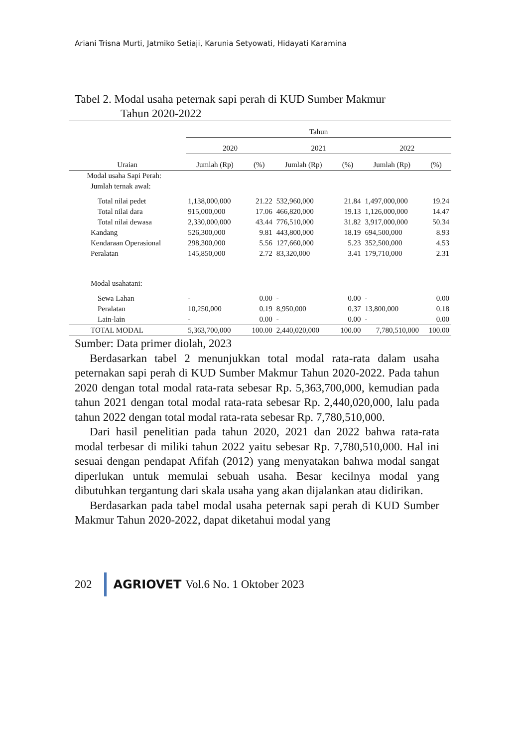Ariani Trisna Murti, Jatmiko Setiaji, Karunia Setyowati, Hidayati Karamina
Tabel 2. Modal usaha peternak sapi perah di KUD Sumber Makmur
Tahun 2020-2022
| Uraian | Tahun | | | | | |
| --- | --- | --- | --- | --- | --- | --- |
| | 2020 | | 2021 | | 2022 | |
| | Jumlah (Rp) | (%) | Jumlah (Rp) | (%) | Jumlah (Rp) | (%) |
| Modal usaha Sapi Perah: | | | | | | |
| Jumlah ternak awal: | | | | | | |
| Total nilai pedet | 1,138,000,000 | 21.22 | 532,960,000 | 21.84 | 1,497,000,000 | 19.24 |
| Total nilai dara | 915,000,000 | 17.06 | 466,820,000 | 19.13 | 1,126,000,000 | 14.47 |
| Total nilai dewasa | 2,330,000,000 | 43.44 | 776,510,000 | 31.82 | 3,917,000,000 | 50.34 |
| Kandang | 526,300,000 | 9.81 | 443,800,000 | 18.19 | 694,500,000 | 8.93 |
| Kendaraan Operasional | 298,300,000 | 5.56 | 127,660,000 | 5.23 | 352,500,000 | 4.53 |
| Peralatan | 145,850,000 | 2.72 | 83,320,000 | 3.41 | 179,710,000 | 2.31 |
| Modal usahatani: | | | | | | |
| Sewa Lahan | - | 0.00 | - | 0.00 | - | 0.00 |
| Peralatan | 10,250,000 | 0.19 | 8,950,000 | 0.37 | 13,800,000 | 0.18 |
| Lain-lain | - | 0.00 | - | 0.00 | - | 0.00 |
| TOTAL MODAL | 5,363,700,000 | 100.00 | 2,440,020,000 | 100.00 | 7,780,510,000 | 100.00 |
Sumber: Data primer diolah, 2023
Berdasarkan tabel 2 menunjukkan total modal rata-rata dalam usaha peternakan sapi perah di KUD Sumber Makmur Tahun 2020-2022. Pada tahun 2020 dengan total modal rata-rata sebesar Rp. 5,363,700,000, kemudian pada tahun 2021 dengan total modal rata-rata sebesar Rp. 2,440,020,000, lalu pada tahun 2022 dengan total modal rata-rata sebesar Rp. 7,780,510,000.
Dari hasil penelitian pada tahun 2020, 2021 dan 2022 bahwa rata-rata modal terbesar di miliki tahun 2022 yaitu sebesar Rp. 7,780,510,000. Hal ini sesuai dengan pendapat Afifah (2012) yang menyatakan bahwa modal sangat diperlukan untuk memulai sebuah usaha. Besar kecilnya modal yang dibutuhkan tergantung dari skala usaha yang akan dijalankan atau didirikan.
Berdasarkan pada tabel modal usaha peternak sapi perah di KUD Sumber Makmur Tahun 2020-2022, dapat diketahui modal yang
202 AGRIOVET Vol.6 No. 1 Oktober 2023